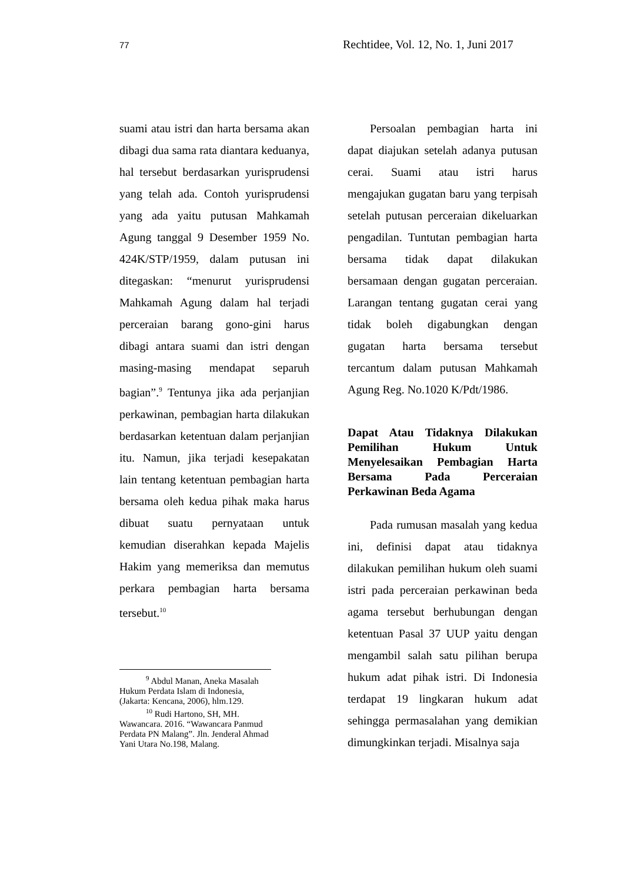77 Rechtidee, Vol. 12, No. 1, Juni 2017
suami atau istri dan harta bersama akan dibagi dua sama rata diantara keduanya, hal tersebut berdasarkan yurisprudensi yang telah ada. Contoh yurisprudensi yang ada yaitu putusan Mahkamah Agung tanggal 9 Desember 1959 No. 424K/STP/1959, dalam putusan ini ditegaskan: “menurut yurisprudensi Mahkamah Agung dalam hal terjadi perceraian barang gono-gini harus dibagi antara suami dan istri dengan masing-masing mendapat separuh bagian”.<sup>9</sup> Tentunya jika ada perjanjian perkawinan, pembagian harta dilakukan berdasarkan ketentuan dalam perjanjian itu. Namun, jika terjadi kesepakatan lain tentang ketentuan pembagian harta bersama oleh kedua pihak maka harus dibuat suatu pernyataan untuk kemudian diserahkan kepada Majelis Hakim yang memeriksa dan memutus perkara pembagian harta bersama tersebut.<sup>10</sup>
<sup>9</sup> Abdul Manan, Aneka Masalah Hukum Perdata Islam di Indonesia, (Jakarta: Kencana, 2006), hlm.129.
<sup>10</sup> Rudi Hartono, SH, MH. Wawancara. 2016. “Wawancara Panmud Perdata PN Malang”. Jln. Jenderal Ahmad Yani Utara No.198, Malang.
Persoalan pembagian harta ini dapat diajukan setelah adanya putusan cerai. Suami atau istri harus mengajukan gugatan baru yang terpisah setelah putusan perceraian dikeluarkan pengadilan. Tuntutan pembagian harta bersama tidak dapat dilakukan bersamaan dengan gugatan perceraian. Larangan tentang gugatan cerai yang tidak boleh digabungkan dengan gugatan harta bersama tersebut tercantum dalam putusan Mahkamah Agung Reg. No.1020 K/Pdt/1986.
Dapat Atau Tidaknya Dilakukan Pemilihan Hukum Untuk Menyelesaikan Pembagian Harta Bersama Pada Perceraian Perkawinan Beda Agama
Pada rumusan masalah yang kedua ini, definisi dapat atau tidaknya dilakukan pemilihan hukum oleh suami istri pada perceraian perkawinan beda agama tersebut berhubungan dengan ketentuan Pasal 37 UUP yaitu dengan mengambil salah satu pilihan berupa hukum adat pihak istri. Di Indonesia terdapat 19 lingkaran hukum adat sehingga permasalahan yang demikian dimungkinkan terjadi. Misalnya saja